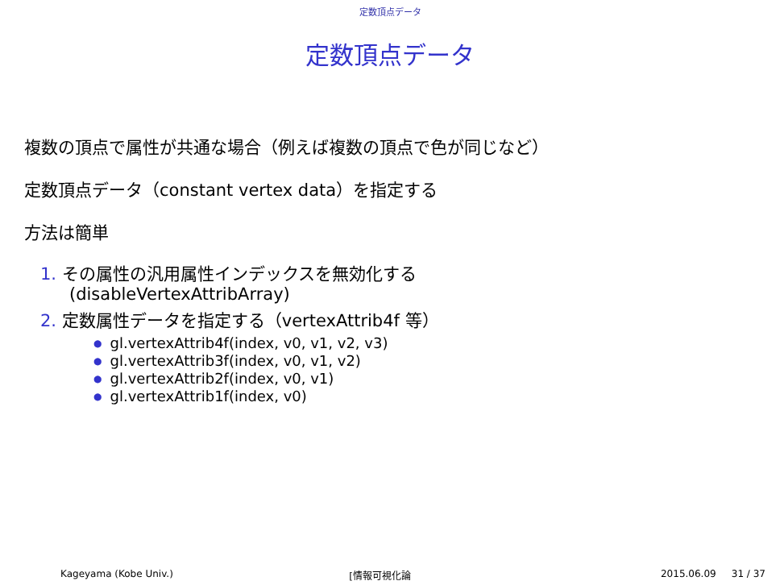定数頂点データ
定数頂点データ
複数の頂点で属性が共通な場合（例えば複数の頂点で色が同じなど）
定数頂点データ（constant vertex data）を指定する
方法は簡単
1. その属性の汎用属性インデックスを無効化する
(disableVertexAttribArray)
2. 定数属性データを指定する（vertexAttrib4f 等）
● gl.vertexAttrib4f(index, v0, v1, v2, v3)
● gl.vertexAttrib3f(index, v0, v1, v2)
● gl.vertexAttrib2f(index, v0, v1)
● gl.vertexAttrib1f(index, v0)
Kageyama (Kobe Univ.) [情報可視化論 2015.06.09 31 / 37